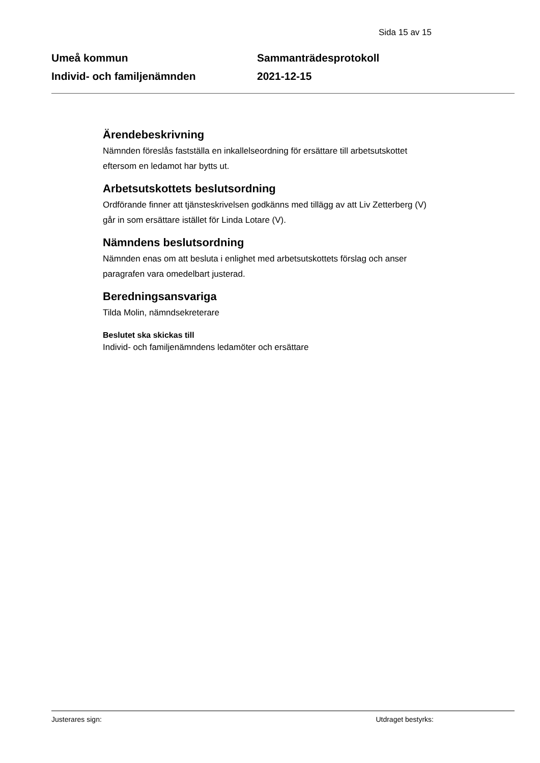Sida 15 av 15
Umeå kommun
Individ- och familjenämnden
Sammanträdesprotokoll
2021-12-15
Ärendebeskrivning
Nämnden föreslås fastställa en inkallelseordning för ersättare till arbetsutskottet eftersom en ledamot har bytts ut.
Arbetsutskottets beslutsordning
Ordförande finner att tjänsteskrivelsen godkänns med tillägg av att Liv Zetterberg (V) går in som ersättare istället för Linda Lotare (V).
Nämndens beslutsordning
Nämnden enas om att besluta i enlighet med arbetsutskottets förslag och anser paragrafen vara omedelbart justerad.
Beredningsansvariga
Tilda Molin, nämndsekreterare
Beslutet ska skickas till
Individ- och familjenämndens ledamöter och ersättare
Justerares sign: Utdraget bestyrks: